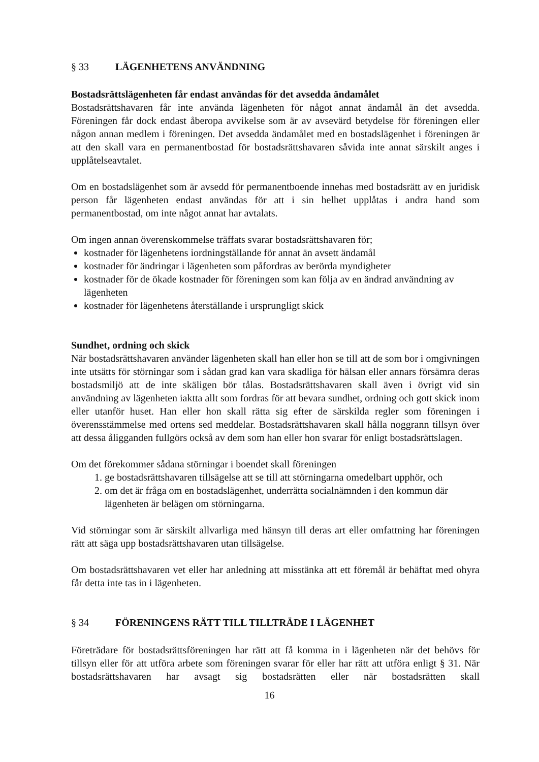§ 33 LÄGENHETENS ANVÄNDNING
Bostadsrättslägenheten får endast användas för det avsedda ändamålet
Bostadsrättshavaren får inte använda lägenheten för något annat ändamål än det avsedda. Föreningen får dock endast åberopa avvikelse som är av avsevärd betydelse för föreningen eller någon annan medlem i föreningen. Det avsedda ändamålet med en bostadslägenhet i föreningen är att den skall vara en permanentbostad för bostadsrättshavaren såvida inte annat särskilt anges i upplåtelseavtalet.
Om en bostadslägenhet som är avsedd för permanentboende innehas med bostadsrätt av en juridisk person får lägenheten endast användas för att i sin helhet upplåtas i andra hand som permanentbostad, om inte något annat har avtalats.
Om ingen annan överenskommelse träffats svarar bostadsrättshavaren för;
kostnader för lägenhetens iordningställande för annat än avsett ändamål
kostnader för ändringar i lägenheten som påfordras av berörda myndigheter
kostnader för de ökade kostnader för föreningen som kan följa av en ändrad användning av lägenheten
kostnader för lägenhetens återställande i ursprungligt skick
Sundhet, ordning och skick
När bostadsrättshavaren använder lägenheten skall han eller hon se till att de som bor i omgivningen inte utsätts för störningar som i sådan grad kan vara skadliga för hälsan eller annars försämra deras bostadsmiljö att de inte skäligen bör tålas. Bostadsrättshavaren skall även i övrigt vid sin användning av lägenheten iaktta allt som fordras för att bevara sundhet, ordning och gott skick inom eller utanför huset. Han eller hon skall rätta sig efter de särskilda regler som föreningen i överensstämmelse med ortens sed meddelar. Bostadsrättshavaren skall hålla noggrann tillsyn över att dessa åligganden fullgörs också av dem som han eller hon svarar för enligt bostadsrättslagen.
Om det förekommer sådana störningar i boendet skall föreningen
1. ge bostadsrättshavaren tillsägelse att se till att störningarna omedelbart upphör, och
2. om det är fråga om en bostadslägenhet, underrätta socialnämnden i den kommun där lägenheten är belägen om störningarna.
Vid störningar som är särskilt allvarliga med hänsyn till deras art eller omfattning har föreningen rätt att säga upp bostadsrättshavaren utan tillsägelse.
Om bostadsrättshavaren vet eller har anledning att misstänka att ett föremål är behäftat med ohyra får detta inte tas in i lägenheten.
§ 34 FÖRENINGENS RÄTT TILL TILLTRÄDE I LÄGENHET
Företrädare för bostadsrättsföreningen har rätt att få komma in i lägenheten när det behövs för tillsyn eller för att utföra arbete som föreningen svarar för eller har rätt att utföra enligt § 31. När bostadsrättshavaren har avsagt sig bostadsrätten eller när bostadsrätten skall
16